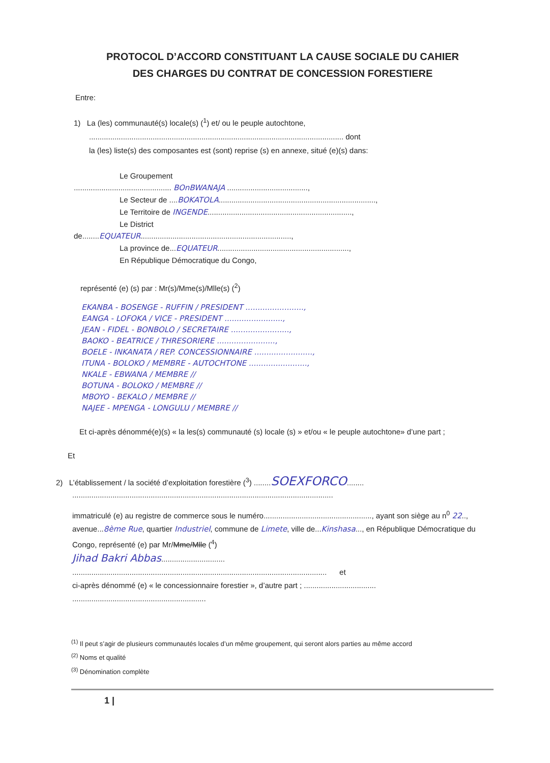PROTOCOL D’ACCORD CONSTITUANT LA CAUSE SOCIALE DU CAHIER
DES CHARGES DU CONTRAT DE CONCESSION FORESTIERE
Entre:
1) La (les) communauté(s) locale(s) (<sup>1</sup>) et/ ou le peuple autochtone,
........................................................................................................................ dont
la (les) liste(s) des composantes est (sont) reprise (s) en annexe, situé (e)(s) dans:
Le Groupement
.............................................. BOnBWANAJA ......................................,
Le Secteur de ....BOKATOLA..........................................................................,
Le Territoire de INGENDE....................................................................,
Le District
de........EQUATEUR.......................................................................,
La province de...EQUATEUR..............................................................,
En République Démocratique du Congo,
représenté (e) (s) par : Mr(s)/Mme(s)/Mlle(s) (<sup>2</sup>)
EKANBA - BOSENGE - RUFFIN / PRESIDENT ........................,
EANGA - LOFOKA / VICE - PRESIDENT ........................,
JEAN - FIDEL - BONBOLO / SECRETAIRE ........................,
BAOKO - BEATRICE / THRESORIERE ........................,
BOELE - INKANATA / REP. CONCESSIONNAIRE ........................,
ITUNA - BOLOKO / MEMBRE - AUTOCHTONE ........................,
NKALE - EBWANA / MEMBRE //
BOTUNA - BOLOKO / MEMBRE //
MBOYO - BEKALO / MEMBRE //
NAJEE - MPENGA - LONGULU / MEMBRE //
Et ci-après dénommé(e)(s) « la les(s) communauté (s) locale (s) » et/ou « le peuple autochtone» d’une part ;
Et
2) L’établissement / la société d’exploitation forestière (<sup>3</sup>) ........SOEXFORCO........
...........................................................................................................................
immatriculé (e) au registre de commerce sous le numéro..................................................., ayant son siège au n<sup>0</sup> 22.., avenue...8ème Rue, quartier Industriel, commune de Limete, ville de...Kinshasa..., en République Démocratique du Congo, représenté (e) par Mr/Mme/Mlle (<sup>4</sup>)
Jihad Bakri Abbas..............................
........................................................................................................................ et
ci-après dénommé (e) « le concessionnaire forestier », d’autre part ; ..................................
...............................................................
<sup>(1)</sup> Il peut s’agir de plusieurs communautés locales d’un même groupement, qui seront alors parties au même accord
<sup>(2)</sup> Noms et qualité
<sup>(3)</sup> Dénomination complète
1 |